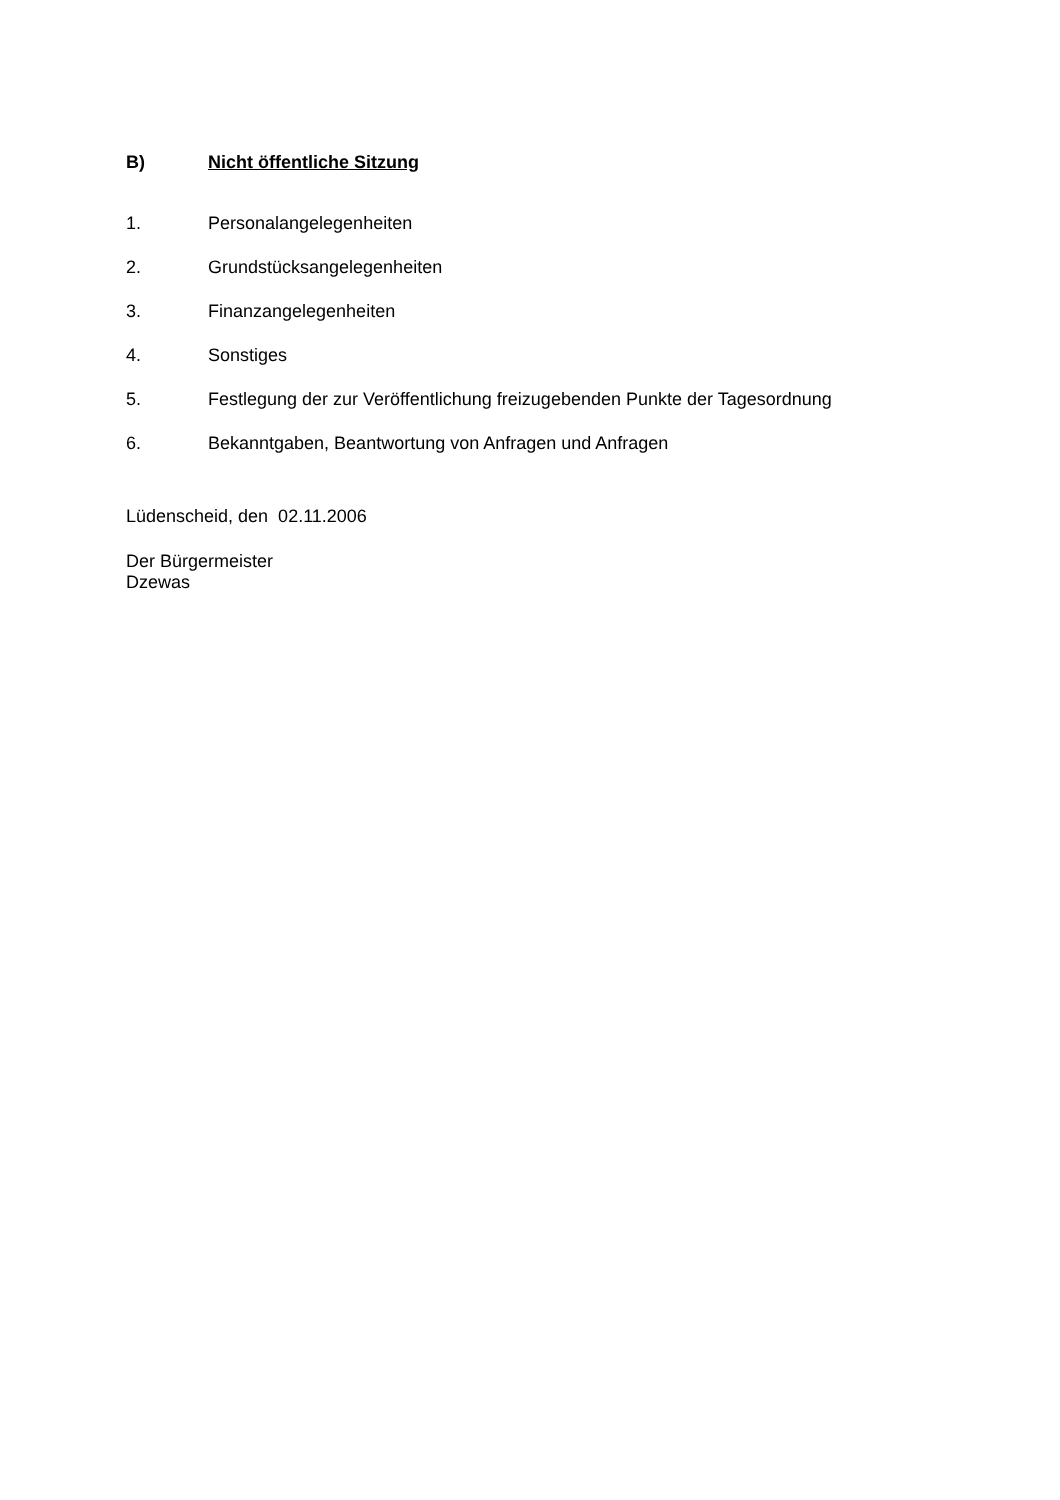B) Nicht öffentliche Sitzung
1. Personalangelegenheiten
2. Grundstücksangelegenheiten
3. Finanzangelegenheiten
4. Sonstiges
5. Festlegung der zur Veröffentlichung freizugebenden Punkte der Tagesordnung
6. Bekanntgaben, Beantwortung von Anfragen und Anfragen
Lüdenscheid, den 02.11.2006
Der Bürgermeister
Dzewas